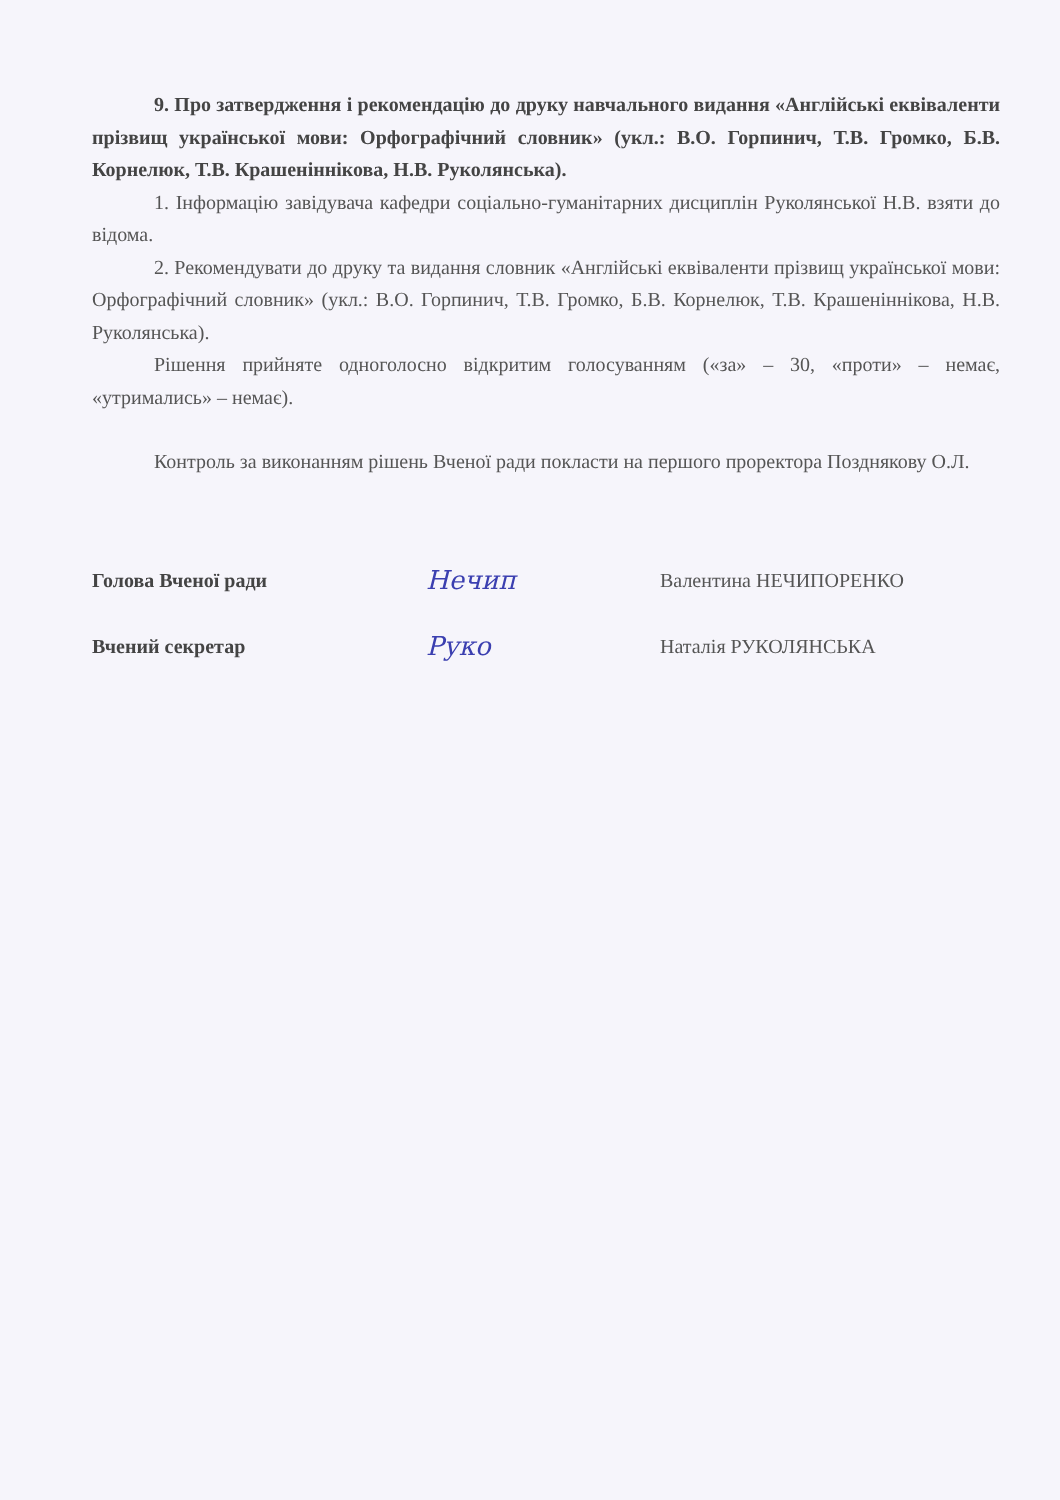9. Про затвердження і рекомендацію до друку навчального видання «Англійські еквіваленти прізвищ української мови: Орфографічний словник» (укл.: В.О. Горпинич, Т.В. Громко, Б.В. Корнелюк, Т.В. Крашеніннікова, Н.В. Руколянська).
1. Інформацію завідувача кафедри соціально-гуманітарних дисциплін Руколянської Н.В. взяти до відома.
2. Рекомендувати до друку та видання словник «Англійські еквіваленти прізвищ української мови: Орфографічний словник» (укл.: В.О. Горпинич, Т.В. Громко, Б.В. Корнелюк, Т.В. Крашеніннікова, Н.В. Руколянська).
Рішення прийняте одноголосно відкритим голосуванням («за» – 30, «проти» – немає, «утримались» – немає).
Контроль за виконанням рішень Вченої ради покласти на першого проректора Позднякову О.Л.
Голова Вченої ради
Нечип
Валентина НЕЧИПОРЕНКО
Вчений секретар
Руко
Наталія РУКОЛЯНСЬКА